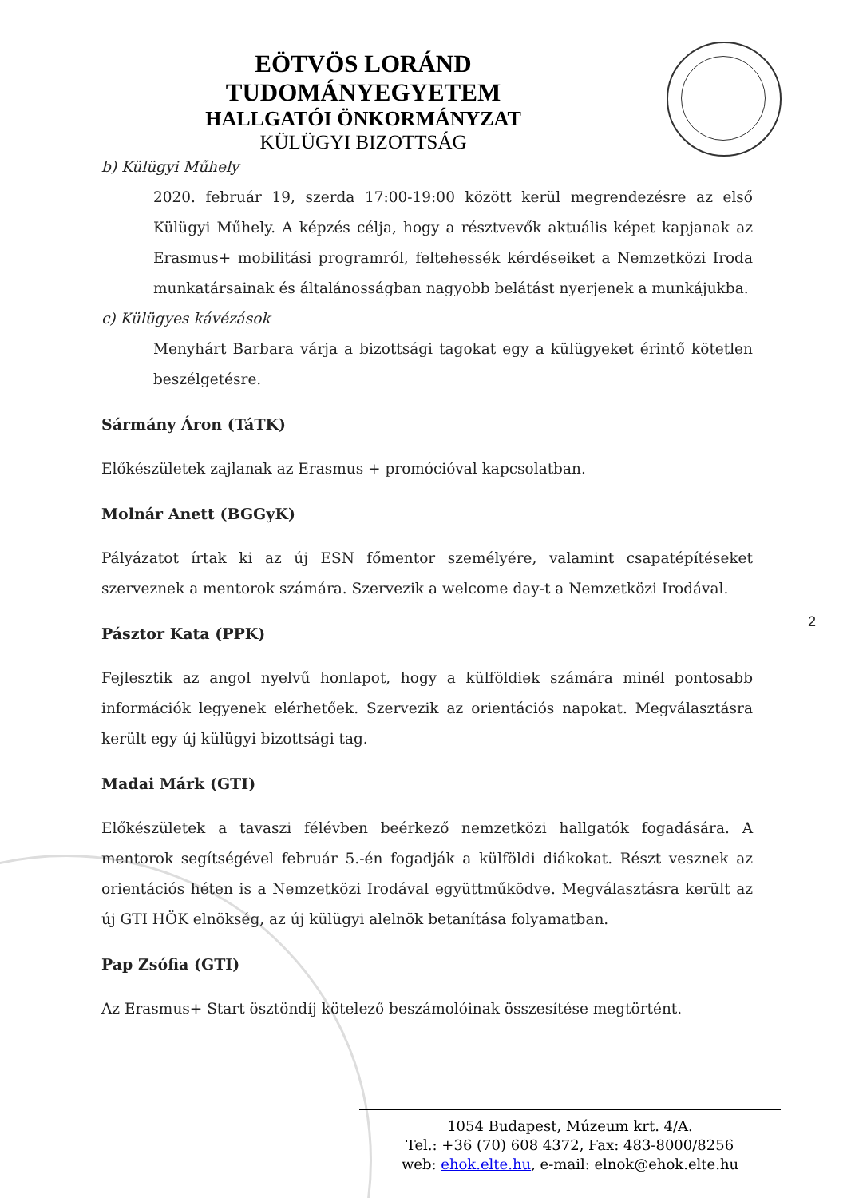EÖTVÖS LORÁND TUDOMÁNYEGYETEM
HALLGATÓI ÖNKORMÁNYZAT
KÜLÜGYI BIZOTTSÁG
b) Külügyi Műhely
2020. február 19, szerda 17:00-19:00 között kerül megrendezésre az első Külügyi Műhely. A képzés célja, hogy a résztvevők aktuális képet kapjanak az Erasmus+ mobilitási programról, feltehessék kérdéseiket a Nemzetközi Iroda munkatársainak és általánosságban nagyobb belátást nyerjenek a munkájukba.
c) Külügyes kávézások
Menyhárt Barbara várja a bizottsági tagokat egy a külügyeket érintő kötetlen beszélgetésre.
Sármány Áron (TáTK)
Előkészületek zajlanak az Erasmus + promócióval kapcsolatban.
Molnár Anett (BGGyK)
Pályázatot írtak ki az új ESN főmentor személyére, valamint csapatépítéseket szerveznek a mentorok számára. Szervezik a welcome day-t a Nemzetközi Irodával.
Pásztor Kata (PPK)
Fejlesztik az angol nyelvű honlapot, hogy a külföldiek számára minél pontosabb információk legyenek elérhetőek. Szervezik az orientációs napokat. Megválasztásra került egy új külügyi bizottsági tag.
Madai Márk (GTI)
Előkészületek a tavaszi félévben beérkező nemzetközi hallgatók fogadására. A mentorok segítségével február 5.-én fogadják a külföldi diákokat. Részt vesznek az orientációs héten is a Nemzetközi Irodával együttműködve. Megválasztásra került az új GTI HÖK elnökség, az új külügyi alelnök betanítása folyamatban.
Pap Zsófia (GTI)
Az Erasmus+ Start ösztöndíj kötelező beszámolóinak összesítése megtörtént.
2
1054 Budapest, Múzeum krt. 4/A.
Tel.: +36 (70) 608 4372, Fax: 483-8000/8256
web: ehok.elte.hu, e-mail: elnok@ehok.elte.hu